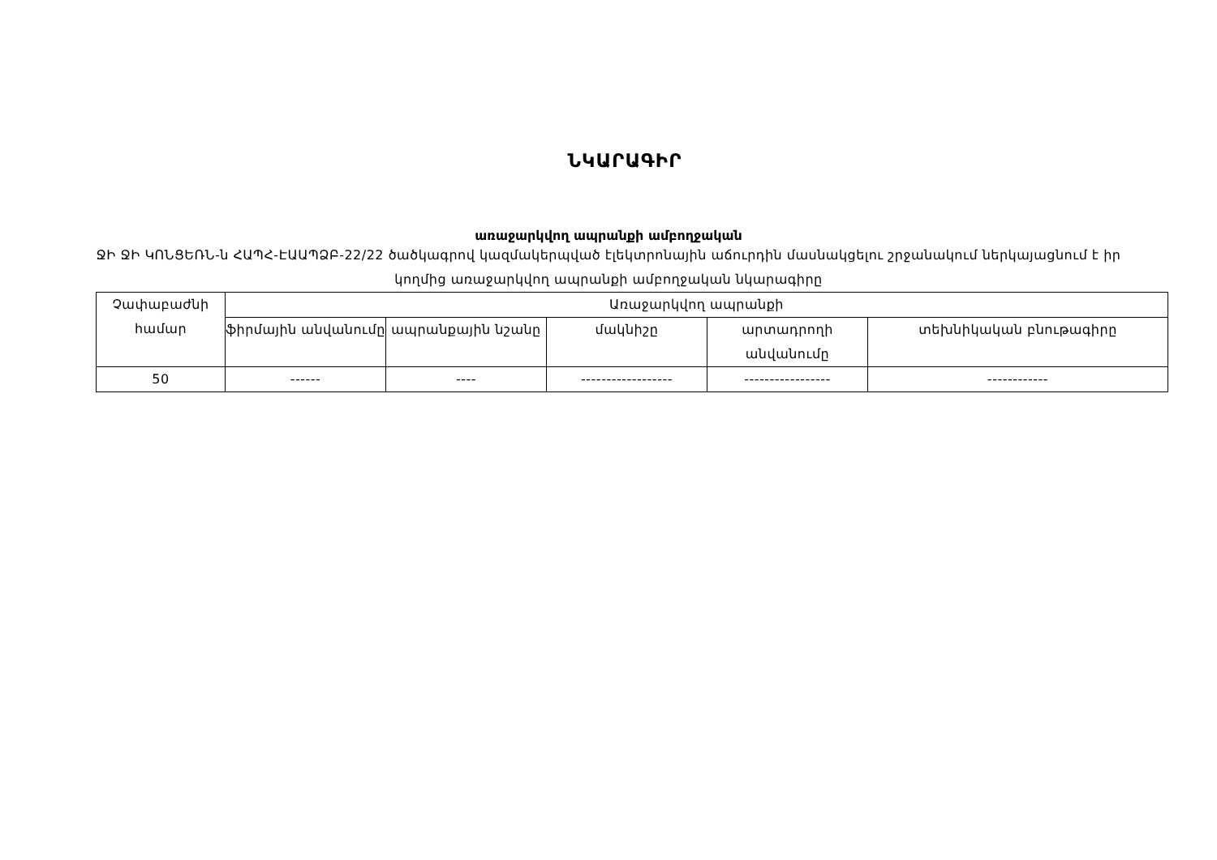ՆԿԱՐԱԳԻՐ
առաջարկվող ապրանքի ամբողջական
ՋԻ ՋԻ ԿՈՆՑԵՌՆ-ն ՀԱՊՀ-ԷԱԱՊՁԲ-22/22 ծածկագրով կազմակերպված էլեկտրոնային աճուրդին մասնակցելու շրջանակում ներկայացնում է իր կողմից առաջարկվող ապրանքի ամբողջական նկարագիրը
| Չափաբաժնի համար | Առաջարկվող ապրանքի | | | | |
| --- | --- | --- | --- | --- | --- |
| | ֆիրմային անվանումը | ապրանքային նշանը | մակնիշը | արտադրողի անվանումը | տեխնիկական բնութագիրը |
| 50 | ------ | ---- | ------------------ | ----------------- | ------------ |